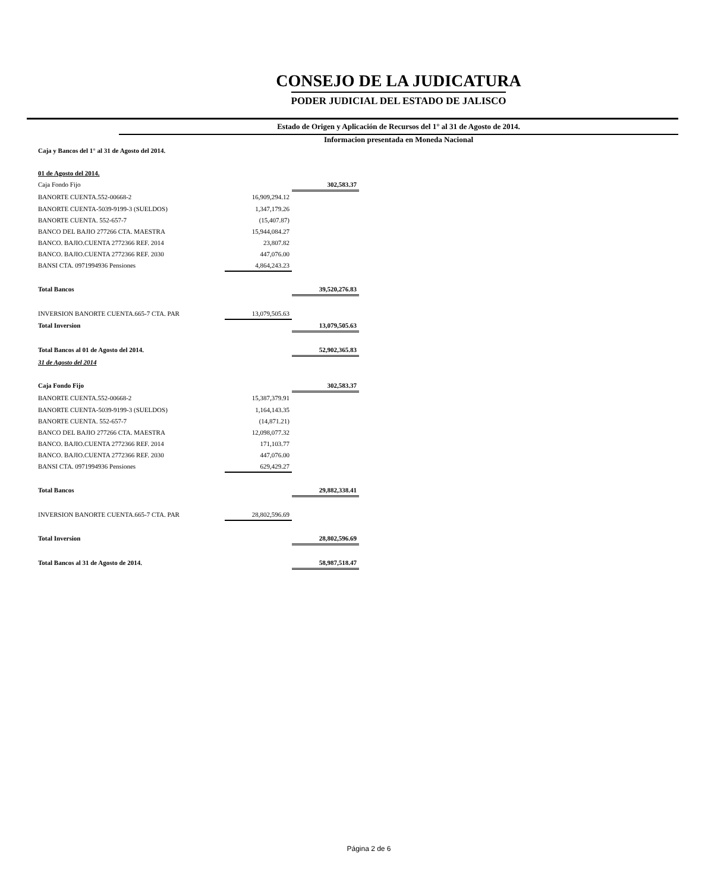CONSEJO DE LA JUDICATURA
PODER JUDICIAL DEL ESTADO DE JALISCO
Estado de Origen y Aplicación de Recursos del 1° al 31 de Agosto de 2014.
Informacion presentada en Moneda Nacional
| Caja y Bancos del 1° al 31 de Agosto del 2014. | | |
| 01 de Agosto del 2014. | | |
| Caja Fondo Fijo | | 302,583.37 |
| BANORTE CUENTA.552-00668-2 | 16,909,294.12 | |
| BANORTE CUENTA-5039-9199-3 (SUELDOS) | 1,347,179.26 | |
| BANORTE CUENTA. 552-657-7 | (15,407.87) | |
| BANCO DEL BAJIO 277266 CTA. MAESTRA | 15,944,084.27 | |
| BANCO. BAJIO.CUENTA 2772366 REF. 2014 | 23,807.82 | |
| BANCO. BAJIO.CUENTA 2772366 REF. 2030 | 447,076.00 | |
| BANSI CTA. 0971994936 Pensiones | 4,864,243.23 | |
| Total Bancos | | 39,520,276.83 |
| INVERSION BANORTE CUENTA.665-7 CTA. PAR | 13,079,505.63 | |
| Total Inversion | | 13,079,505.63 |
| Total Bancos al 01 de Agosto del 2014. | | 52,902,365.83 |
| 31 de Agosto del 2014 | | |
| Caja Fondo Fijo | | 302,583.37 |
| BANORTE CUENTA.552-00668-2 | 15,387,379.91 | |
| BANORTE CUENTA-5039-9199-3 (SUELDOS) | 1,164,143.35 | |
| BANORTE CUENTA. 552-657-7 | (14,871.21) | |
| BANCO DEL BAJIO 277266 CTA. MAESTRA | 12,098,077.32 | |
| BANCO. BAJIO.CUENTA 2772366 REF. 2014 | 171,103.77 | |
| BANCO. BAJIO.CUENTA 2772366 REF. 2030 | 447,076.00 | |
| BANSI CTA. 0971994936 Pensiones | 629,429.27 | |
| Total Bancos | | 29,882,338.41 |
| INVERSION BANORTE CUENTA.665-7 CTA. PAR | 28,802,596.69 | |
| Total Inversion | | 28,802,596.69 |
| Total Bancos al 31 de Agosto de 2014. | | 58,987,518.47 |
Página 2 de 6